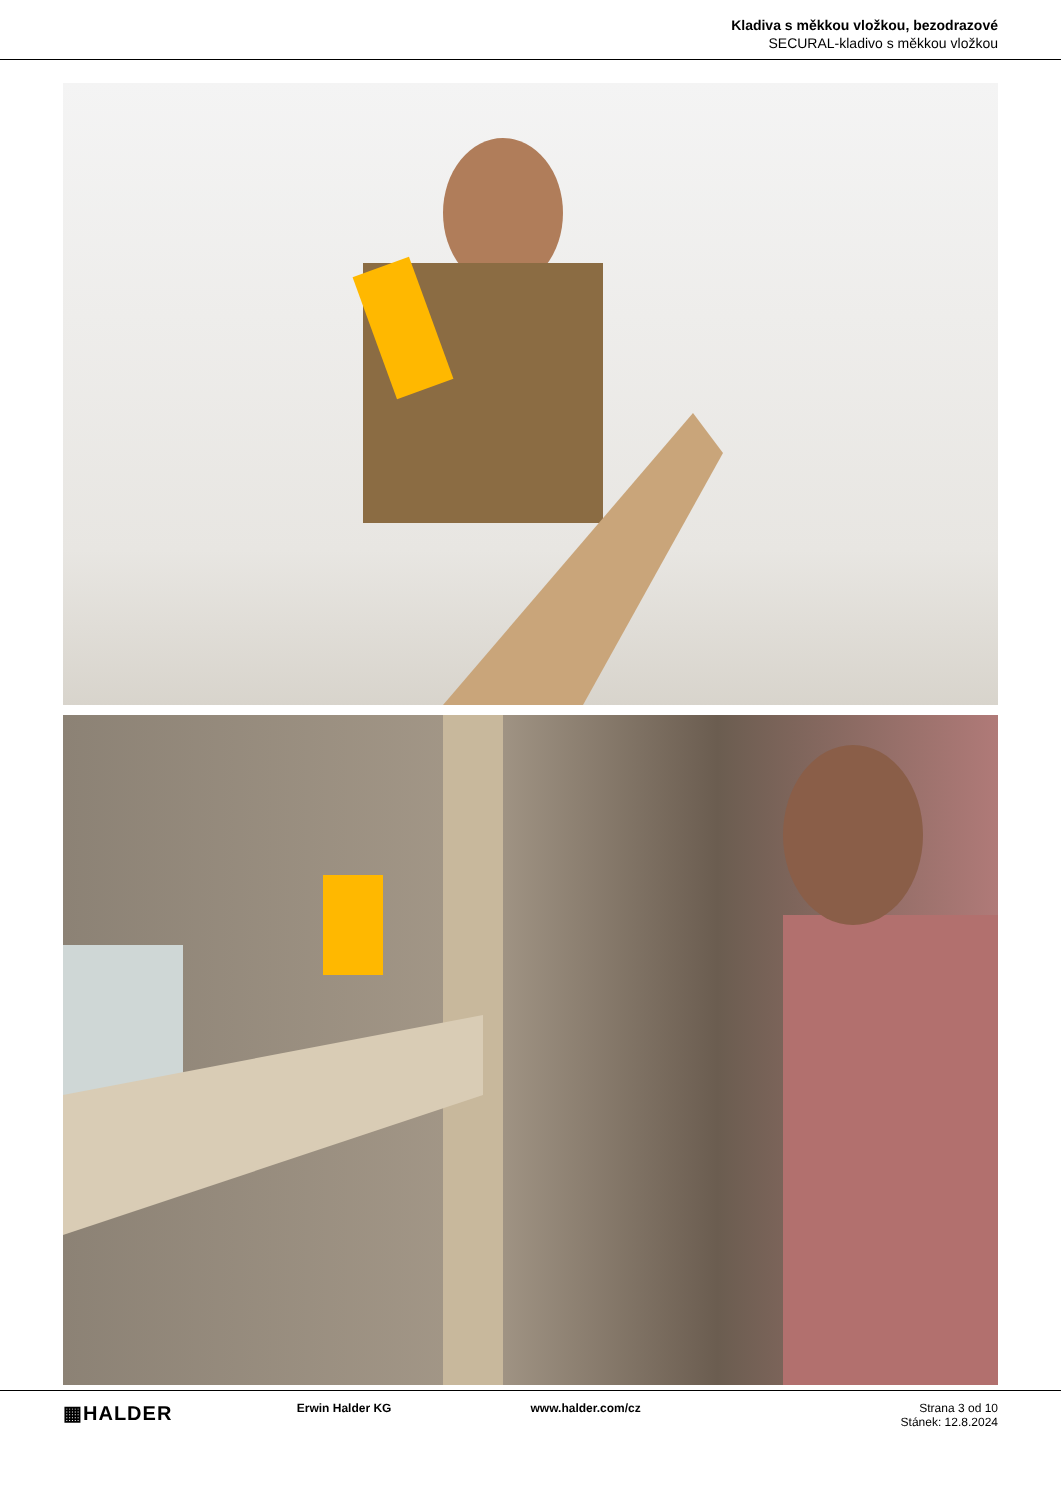Kladiva s měkkou vložkou, bezodrazové
SECURAL-kladivo s měkkou vložkou
▦HALDER
Erwin Halder KG www.halder.com/cz Strana 3 od 10
Stánek: 12.8.2024